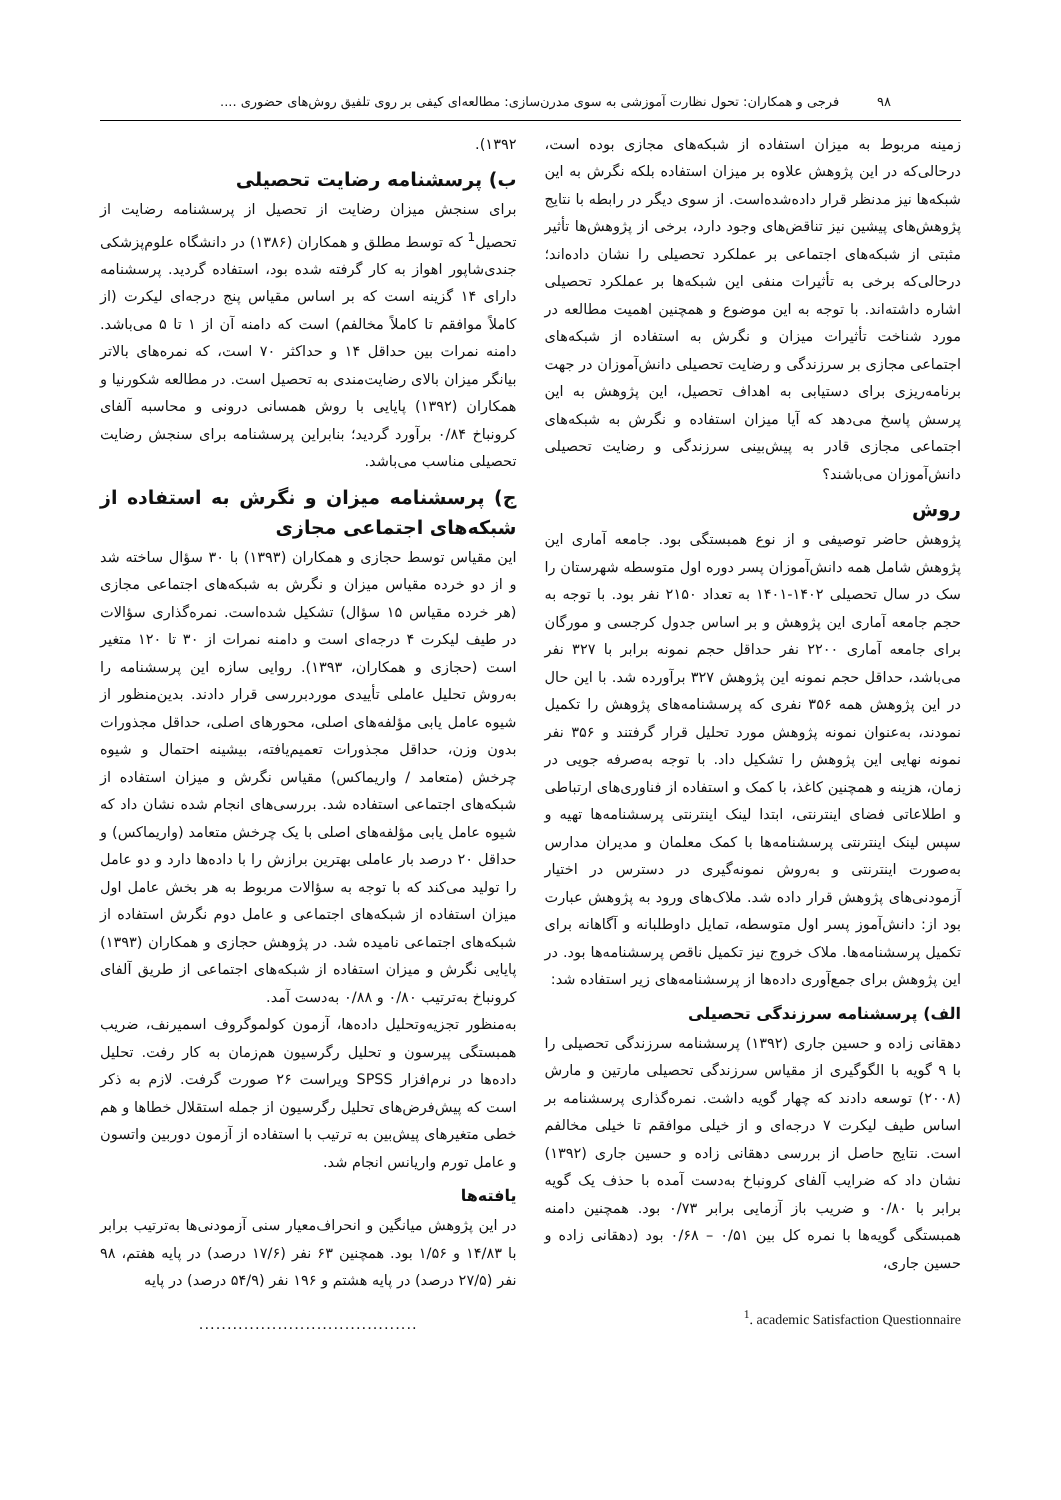۹۸ فرجی و همکاران: تحول نظارت آموزشی به سوی مدرن‌سازی: مطالعه‌ای کیفی بر روی تلفیق روش‌های حضوری ....
زمینه مربوط به میزان استفاده از شبکه‌های مجازی بوده است، درحالی‌که در این پژوهش علاوه بر میزان استفاده بلکه نگرش به این شبکه‌ها نیز مدنظر قرار داده‌شده‌است. از سوی دیگر در رابطه با نتایج پژوهش‌های پیشین نیز تناقض‌های وجود دارد، برخی از پژوهش‌ها تأثیر مثبتی از شبکه‌های اجتماعی بر عملکرد تحصیلی را نشان داده‌اند؛ درحالی‌که برخی به تأثیرات منفی این شبکه‌ها بر عملکرد تحصیلی اشاره داشته‌اند. با توجه به این موضوع و همچنین اهمیت مطالعه در مورد شناخت تأثیرات میزان و نگرش به استفاده از شبکه‌های اجتماعی مجازی بر سرزندگی و رضایت تحصیلی دانش‌آموزان در جهت برنامه‌ریزی برای دستیابی به اهداف تحصیل، این پژوهش به این پرسش پاسخ می‌دهد که آیا میزان استفاده و نگرش به شبکه‌های اجتماعی مجازی قادر به پیش‌بینی سرزندگی و رضایت تحصیلی دانش‌آموزان می‌باشند؟
روش
پژوهش حاضر توصیفی و از نوع همبستگی بود. جامعه آماری این پژوهش شامل همه دانش‌آموزان پسر دوره اول متوسطه شهرستان را سک در سال تحصیلی ۱۴۰۲-۱۴۰۱ به تعداد ۲۱۵۰ نفر بود. با توجه به حجم جامعه آماری این پژوهش و بر اساس جدول کرجسی و مورگان برای جامعه آماری ۲۲۰۰ نفر حداقل حجم نمونه برابر با ۳۲۷ نفر می‌باشد، حداقل حجم نمونه این پژوهش ۳۲۷ برآورده شد. با این حال در این پژوهش همه ۳۵۶ نفری که پرسشنامه‌های پژوهش را تکمیل نمودند، به‌عنوان نمونه پژوهش مورد تحلیل قرار گرفتند و ۳۵۶ نفر نمونه نهایی این پژوهش را تشکیل داد. با توجه به‌صرفه جویی در زمان، هزینه و همچنین کاغذ، با کمک و استفاده از فناوری‌های ارتباطی و اطلاعاتی فضای اینترنتی، ابتدا لینک اینترنتی پرسشنامه‌ها تهیه و سپس لینک اینترنتی پرسشنامه‌ها با کمک معلمان و مدیران مدارس به‌صورت اینترنتی و به‌روش نمونه‌گیری در دسترس در اختیار آزمودنی‌های پژوهش قرار داده شد. ملاک‌های ورود به پژوهش عبارت بود از: دانش‌آموز پسر اول متوسطه، تمایل داوطلبانه و آگاهانه برای تکمیل پرسشنامه‌ها. ملاک خروج نیز تکمیل ناقص پرسشنامه‌ها بود. در این پژوهش برای جمع‌آوری داده‌ها از پرسشنامه‌های زیر استفاده شد:
الف) پرسشنامه سرزندگی تحصیلی
دهقانی زاده و حسین جاری (۱۳۹۲) پرسشنامه سرزندگی تحصیلی را با ۹ گویه با الگوگیری از مقیاس سرزندگی تحصیلی مارتین و مارش (۲۰۰۸) توسعه دادند که چهار گویه داشت. نمره‌گذاری پرسشنامه بر اساس طیف لیکرت ۷ درجه‌ای و از خیلی موافقم تا خیلی مخالفم است. نتایج حاصل از بررسی دهقانی زاده و حسین جاری (۱۳۹۲) نشان داد که ضرایب آلفای کرونباخ به‌دست آمده با حذف یک گویه برابر با ۰/۸۰ و ضریب باز آزمایی برابر ۰/۷۳ بود. همچنین دامنه همبستگی گویه‌ها با نمره کل بین ۰/۵۱ – ۰/۶۸ بود (دهقانی زاده و حسین جاری،
<sup>1</sup>. academic Satisfaction Questionnaire
۱۳۹۲).
ب) پرسشنامه رضایت تحصیلی
برای سنجش میزان رضایت از تحصیل از پرسشنامه رضایت از تحصیل<sup>1</sup> که توسط مطلق و همکاران (۱۳۸۶) در دانشگاه علوم‌پزشکی جندی‌شاپور اهواز به کار گرفته شده بود، استفاده گردید. پرسشنامه دارای ۱۴ گزینه است که بر اساس مقیاس پنج درجه‌ای لیکرت (از کاملاً موافقم تا کاملاً مخالفم) است که دامنه آن از ۱ تا ۵ می‌باشد. دامنه نمرات بین حداقل ۱۴ و حداکثر ۷۰ است، که نمره‌های بالاتر بیانگر میزان بالای رضایت‌مندی به تحصیل است. در مطالعه شکورنیا و همکاران (۱۳۹۲) پایایی با روش همسانی درونی و محاسبه آلفای کرونباخ ۰/۸۴ برآورد گردید؛ بنابراین پرسشنامه برای سنجش رضایت تحصیلی مناسب می‌باشد.
ج) پرسشنامه میزان و نگرش به استفاده از شبکه‌های اجتماعی مجازی
این مقیاس توسط حجازی و همکاران (۱۳۹۳) با ۳۰ سؤال ساخته شد و از دو خرده مقیاس میزان و نگرش به شبکه‌های اجتماعی مجازی (هر خرده مقیاس ۱۵ سؤال) تشکیل شده‌است. نمره‌گذاری سؤالات در طیف لیکرت ۴ درجه‌ای است و دامنه نمرات از ۳۰ تا ۱۲۰ متغیر است (حجازی و همکاران، ۱۳۹۳). روایی سازه این پرسشنامه را به‌روش تحلیل عاملی تأییدی موردبررسی قرار دادند. بدین‌منظور از شیوه عامل یابی مؤلفه‌های اصلی، محورهای اصلی، حداقل مجذورات بدون وزن، حداقل مجذورات تعمیم‌یافته، بیشینه احتمال و شیوه چرخش (متعامد / واریماکس) مقیاس نگرش و میزان استفاده از شبکه‌های اجتماعی استفاده شد. بررسی‌های انجام شده نشان داد که شیوه عامل یابی مؤلفه‌های اصلی با یک چرخش متعامد (واریماکس) و حداقل ۲۰ درصد بار عاملی بهترین برازش را با داده‌ها دارد و دو عامل را تولید می‌کند که با توجه به سؤالات مربوط به هر بخش عامل اول میزان استفاده از شبکه‌های اجتماعی و عامل دوم نگرش استفاده از شبکه‌های اجتماعی نامیده شد. در پژوهش حجازی و همکاران (۱۳۹۳) پایایی نگرش و میزان استفاده از شبکه‌های اجتماعی از طریق آلفای کرونباخ به‌ترتیب ۰/۸۰ و ۰/۸۸ به‌دست آمد.
به‌منظور تجزیه‌وتحلیل داده‌ها، آزمون کولموگروف اسمیرنف، ضریب همبستگی پیرسون و تحلیل رگرسیون هم‌زمان به کار رفت. تحلیل داده‌ها در نرم‌افزار SPSS ویراست ۲۶ صورت گرفت. لازم به ذکر است که پیش‌فرض‌های تحلیل رگرسیون از جمله استقلال خطاها و هم خطی متغیرهای پیش‌بین به ترتیب با استفاده از آزمون دوربین واتسون و عامل تورم واریانس انجام شد.
یافته‌ها
در این پژوهش میانگین و انحراف‌معیار سنی آزمودنی‌ها به‌ترتیب برابر با ۱۴/۸۳ و ۱/۵۶ بود. همچنین ۶۳ نفر (۱۷/۶ درصد) در پایه هفتم، ۹۸ نفر (۲۷/۵ درصد) در پایه هشتم و ۱۹۶ نفر (۵۴/۹ درصد) در پایه
.......................................